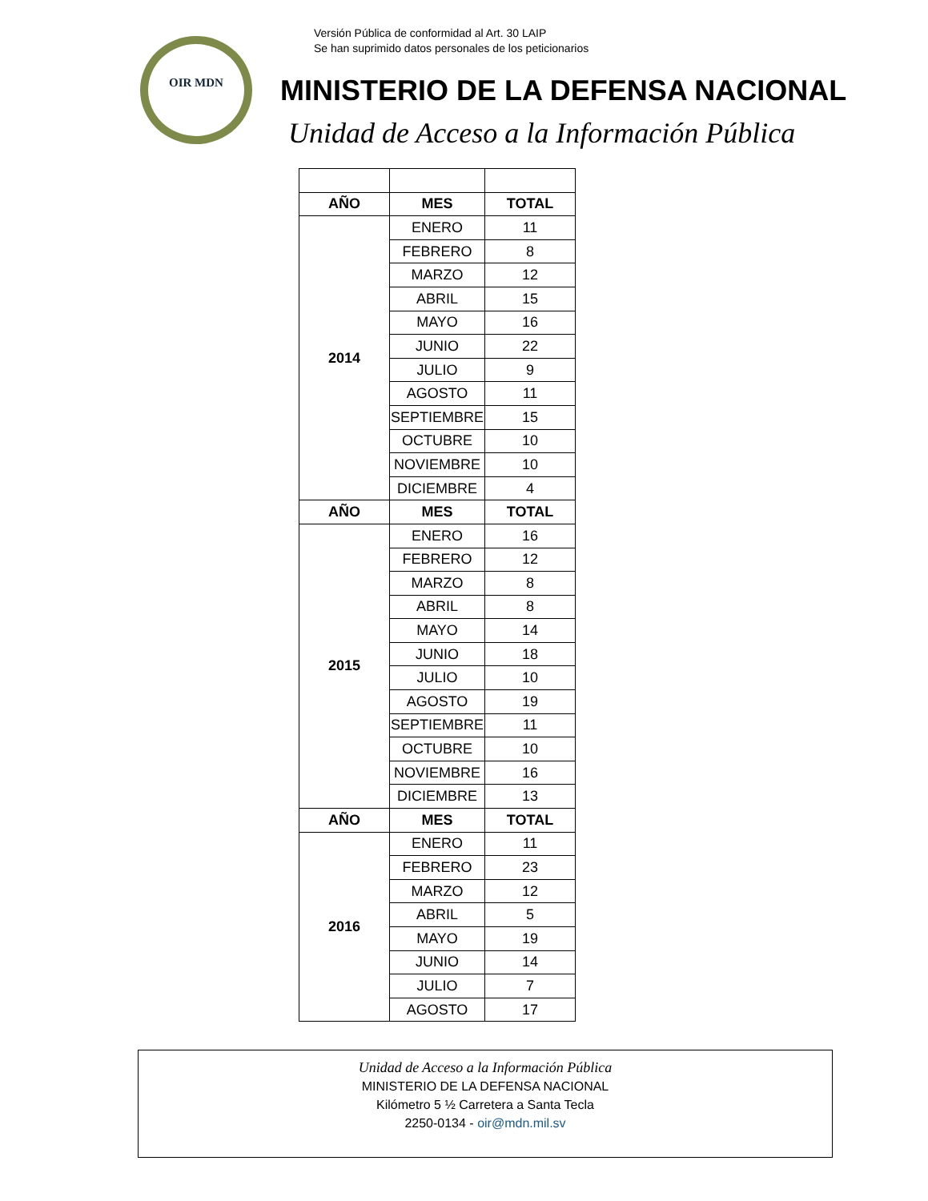Versión Pública de conformidad al Art. 30 LAIP
Se han suprimido datos personales de los peticionarios
OIR MDN
MINISTERIO DE LA DEFENSA NACIONAL
Unidad de Acceso a la Información Pública
| AÑO | MES | TOTAL |
| --- | --- | --- |
| 2014 | ENERO | 11 |
| | FEBRERO | 8 |
| | MARZO | 12 |
| | ABRIL | 15 |
| | MAYO | 16 |
| | JUNIO | 22 |
| | JULIO | 9 |
| | AGOSTO | 11 |
| | SEPTIEMBRE | 15 |
| | OCTUBRE | 10 |
| | NOVIEMBRE | 10 |
| | DICIEMBRE | 4 |
| AÑO | MES | TOTAL |
| 2015 | ENERO | 16 |
| | FEBRERO | 12 |
| | MARZO | 8 |
| | ABRIL | 8 |
| | MAYO | 14 |
| | JUNIO | 18 |
| | JULIO | 10 |
| | AGOSTO | 19 |
| | SEPTIEMBRE | 11 |
| | OCTUBRE | 10 |
| | NOVIEMBRE | 16 |
| | DICIEMBRE | 13 |
| AÑO | MES | TOTAL |
| 2016 | ENERO | 11 |
| | FEBRERO | 23 |
| | MARZO | 12 |
| | ABRIL | 5 |
| | MAYO | 19 |
| | JUNIO | 14 |
| | JULIO | 7 |
| | AGOSTO | 17 |
Unidad de Acceso a la Información Pública
MINISTERIO DE LA DEFENSA NACIONAL
Kilómetro 5 ½ Carretera a Santa Tecla
2250-0134 - oir@mdn.mil.sv